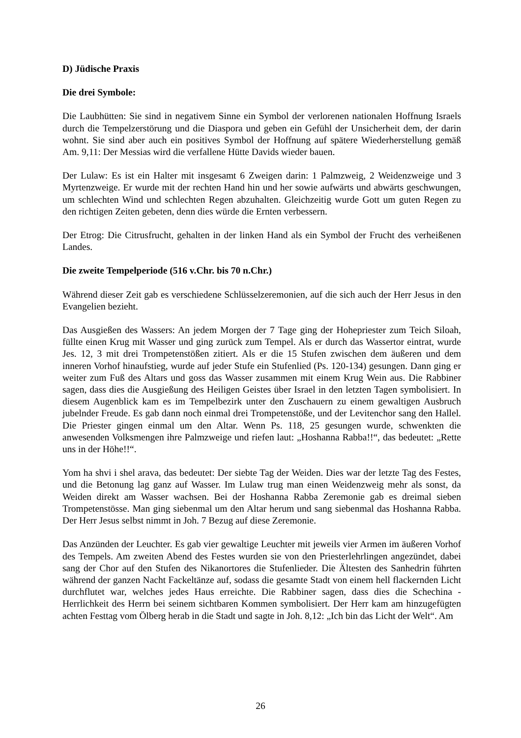D) Jüdische Praxis
Die drei Symbole:
Die Laubhütten: Sie sind in negativem Sinne ein Symbol der verlorenen nationalen Hoffnung Israels durch die Tempelzerstörung und die Diaspora und geben ein Gefühl der Unsicherheit dem, der darin wohnt. Sie sind aber auch ein positives Symbol der Hoffnung auf spätere Wiederherstellung gemäß Am. 9,11: Der Messias wird die verfallene Hütte Davids wieder bauen.
Der Lulaw: Es ist ein Halter mit insgesamt 6 Zweigen darin: 1 Palmzweig, 2 Weidenzweige und 3 Myrtenzweige. Er wurde mit der rechten Hand hin und her sowie aufwärts und abwärts geschwungen, um schlechten Wind und schlechten Regen abzuhalten. Gleichzeitig wurde Gott um guten Regen zu den richtigen Zeiten gebeten, denn dies würde die Ernten verbessern.
Der Etrog: Die Citrusfrucht, gehalten in der linken Hand als ein Symbol der Frucht des verheißenen Landes.
Die zweite Tempelperiode (516 v.Chr. bis 70 n.Chr.)
Während dieser Zeit gab es verschiedene Schlüsselzeremonien, auf die sich auch der Herr Jesus in den Evangelien bezieht.
Das Ausgießen des Wassers: An jedem Morgen der 7 Tage ging der Hohepriester zum Teich Siloah, füllte einen Krug mit Wasser und ging zurück zum Tempel. Als er durch das Wassertor eintrat, wurde Jes. 12, 3 mit drei Trompetenstößen zitiert. Als er die 15 Stufen zwischen dem äußeren und dem inneren Vorhof hinaufstieg, wurde auf jeder Stufe ein Stufenlied (Ps. 120-134) gesungen. Dann ging er weiter zum Fuß des Altars und goss das Wasser zusammen mit einem Krug Wein aus. Die Rabbiner sagen, dass dies die Ausgießung des Heiligen Geistes über Israel in den letzten Tagen symbolisiert. In diesem Augenblick kam es im Tempelbezirk unter den Zuschauern zu einem gewaltigen Ausbruch jubelnder Freude. Es gab dann noch einmal drei Trompetenstöße, und der Levitenchor sang den Hallel. Die Priester gingen einmal um den Altar. Wenn Ps. 118, 25 gesungen wurde, schwenkten die anwesenden Volksmengen ihre Palmzweige und riefen laut: „Hoshanna Rabba!!“, das bedeutet: „Rette uns in der Höhe!!“.
Yom ha shvi i shel arava, das bedeutet: Der siebte Tag der Weiden. Dies war der letzte Tag des Festes, und die Betonung lag ganz auf Wasser. Im Lulaw trug man einen Weidenzweig mehr als sonst, da Weiden direkt am Wasser wachsen. Bei der Hoshanna Rabba Zeremonie gab es dreimal sieben Trompetenstösse. Man ging siebenmal um den Altar herum und sang siebenmal das Hoshanna Rabba. Der Herr Jesus selbst nimmt in Joh. 7 Bezug auf diese Zeremonie.
Das Anzünden der Leuchter. Es gab vier gewaltige Leuchter mit jeweils vier Armen im äußeren Vorhof des Tempels. Am zweiten Abend des Festes wurden sie von den Priesterlehrlingen angezündet, dabei sang der Chor auf den Stufen des Nikanortores die Stufenlieder. Die Ältesten des Sanhedrin führten während der ganzen Nacht Fackeltänze auf, sodass die gesamte Stadt von einem hell flackernden Licht durchflutet war, welches jedes Haus erreichte. Die Rabbiner sagen, dass dies die Schechina - Herrlichkeit des Herrn bei seinem sichtbaren Kommen symbolisiert. Der Herr kam am hinzugefügten achten Festtag vom Ölberg herab in die Stadt und sagte in Joh. 8,12: „Ich bin das Licht der Welt“. Am
26